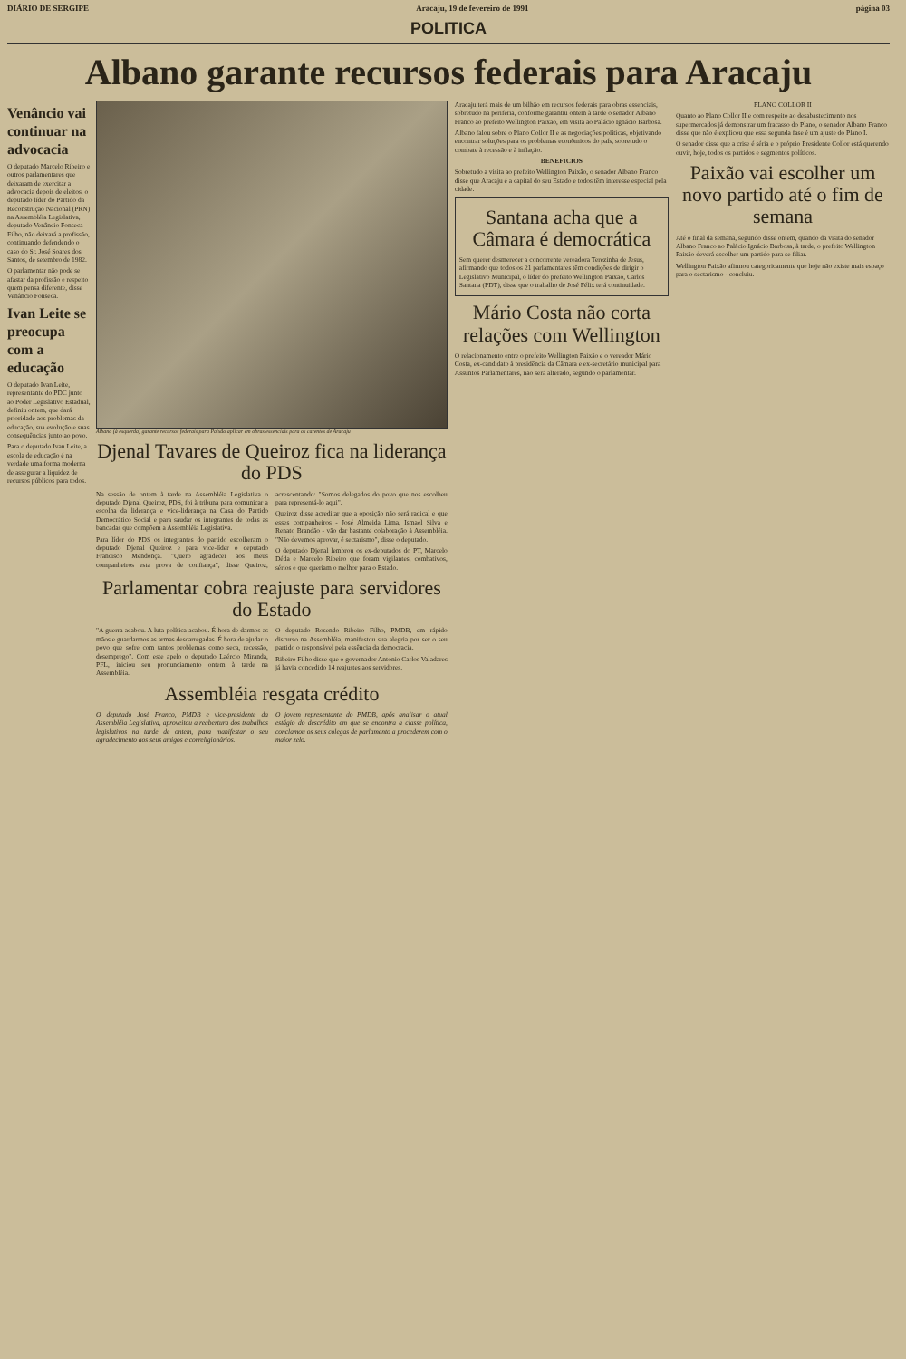DIÁRIO DE SERGIPE Aracaju, 19 de fevereiro de 1991 página 03
POLITICA
Albano garante recursos federais para Aracaju
Venâncio vai continuar na advocacia
O deputado Marcelo Ribeiro e outros parlamentares que deixaram de exercitar a advocacia depois de eleitos, o deputado líder do Partido da Reconstrução Nacional (PRN) na Assembléia Legislativa, deputado Venâncio Fonseca Filho, não deixará a profissão, continuando defendendo o caso do Sr. José Soares dos Santos, de setembro de 1982.
O parlamentar não pode se afastar da profissão e respeito quem pensa diferente, disse Venâncio Fonseca.
Ivan Leite se preocupa com a educação
O deputado Ivan Leite, representante do PDC junto ao Poder Legislativo Estadual, definiu ontem, que dará prioridade aos problemas da educação, sua evolução e suas consequências junto ao povo.
Para o deputado Ivan Leite, a escola de educação é na verdade uma forma moderna de assegurar a liquidez de recursos públicos para todos.
Albano (à esquerda) garante recursos federais para Paixão aplicar em obras essenciais para os carentes de Aracaju
Djenal Tavares de Queiroz fica na liderança do PDS
Na sessão de ontem à tarde na Assembléia Legislativa o deputado Djenal Queiroz, PDS, foi à tribuna para comunicar a escolha da liderança e vice-liderança na Casa do Partido Democrático Social e para saudar os integrantes de todas as bancadas que compõem a Assembléia Legislativa.
Para líder do PDS os integrantes do partido escolheram o deputado Djenal Queiroz e para vice-líder o deputado Francisco Mendonça. "Quero agradecer aos meus companheiros esta prova de confiança", disse Queiroz, acrescentando: "Somos delegados do povo que nos escolheu para representá-lo aqui".
Queiroz disse acreditar que a oposição não será radical e que esses companheiros - José Almeida Lima, Ismael Silva e Renato Brandão - vão dar bastante colaboração à Assembléia. "Não devemos aprovar, é sectarismo", disse o deputado.
O deputado Djenal lembrou os ex-deputados do PT, Marcelo Déda e Marcelo Ribeiro que foram vigilantes, combativos, sérios e que queriam o melhor para o Estado.
Parlamentar cobra reajuste para servidores do Estado
"A guerra acabou. A luta política acabou. É hora de darmos as mãos e guardarmos as armas descarregadas. É hora de ajudar o povo que sofre com tantos problemas como seca, recessão, desemprego". Com este apelo o deputado Laércio Miranda, PFL, iniciou seu pronunciamento ontem à tarde na Assembléia.
O deputado Rosendo Ribeiro Filho, PMDB, em rápido discurso na Assembléia, manifestou sua alegria por ser o seu partido o responsável pela essência da democracia.
Ribeiro Filho disse que o governador Antonio Carlos Valadares já havia concedido 14 reajustes aos servidores.
Assembléia resgata crédito
O deputado José Franco, PMDB e vice-presidente da Assembléia Legislativa, aproveitou a reabertura dos trabalhos legislativos na tarde de ontem, para manifestar o seu agradecimento aos seus amigos e correligionários.
O jovem representante do PMDB, após analisar o atual estágio do descrédito em que se encontra a classe política, conclamou os seus colegas de parlamento a procederem com o maior zelo.
Aracaju terá mais de um bilhão em recursos federais para obras essenciais, sobretudo na periferia, conforme garantiu ontem à tarde o senador Albano Franco ao prefeito Wellington Paixão, em visita ao Palácio Ignácio Barbosa.
Albano falou sobre o Plano Collor II e as negociações políticas, objetivando encontrar soluções para os problemas econômicos do país, sobretudo o combate à recessão e à inflação.
BENEFICIOS
Sobretudo a visita ao prefeito Wellington Paixão, o senador Albano Franco disse que Aracaju é a capital do seu Estado e todos têm interesse especial pela cidade.
Santana acha que a Câmara é democrática
Sem querer desmerecer a concorrente vereadora Terezinha de Jesus, afirmando que todos os 21 parlamentares têm condições de dirigir o Legislativo Municipal, o líder do prefeito Wellington Paixão, Carlos Santana (PDT), disse que o trabalho de José Félix terá continuidade.
Mário Costa não corta relações com Wellington
O relacionamento entre o prefeito Wellington Paixão e o vereador Mário Costa, ex-candidato à presidência da Câmara e ex-secretário municipal para Assuntos Parlamentares, não será alterado, segundo o parlamentar.
PLANO COLLOR II
Quanto ao Plano Collor II e com respeito ao desabastecimento nos supermercados já demonstrar um fracasso do Plano, o senador Albano Franco disse que não é explicou que essa segunda fase é um ajuste do Plano I.
O senador disse que a crise é séria e o próprio Presidente Collor está querendo ouvir, hoje, todos os partidos e segmentos políticos.
Paixão vai escolher um novo partido até o fim de semana
Até o final da semana, segundo disse ontem, quando da visita do senador Albano Franco ao Palácio Ignácio Barbosa, à tarde, o prefeito Wellington Paixão deverá escolher um partido para se filiar.
Wellington Paixão afirmou categoricamente que hoje não existe mais espaço para o sectarismo - concluiu.